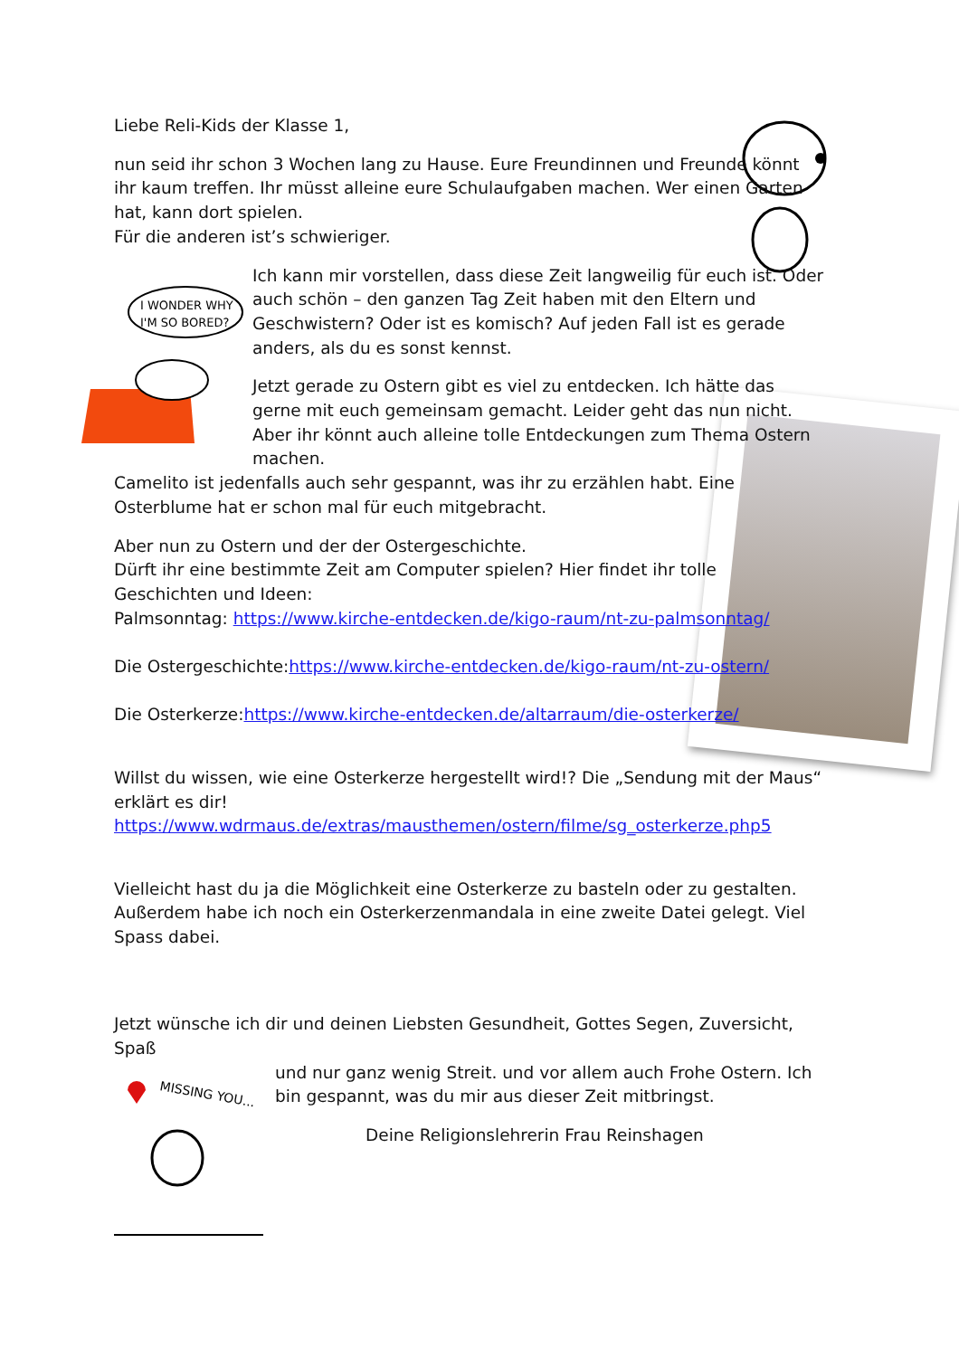I WONDER WHY
I'M SO BORED?
MISSING YOU...
Liebe Reli-Kids der Klasse 1,
nun seid ihr schon 3 Wochen lang zu Hause. Eure Freundinnen und Freunde könnt ihr kaum treffen. Ihr müsst alleine eure Schulaufgaben machen. Wer einen Garten hat, kann dort spielen.
Für die anderen ist’s schwieriger.
Ich kann mir vorstellen, dass diese Zeit langweilig für euch ist. Oder auch schön – den ganzen Tag Zeit haben mit den Eltern und Geschwistern? Oder ist es komisch? Auf jeden Fall ist es gerade anders, als du es sonst kennst.
Jetzt gerade zu Ostern gibt es viel zu entdecken. Ich hätte das gerne mit euch gemeinsam gemacht. Leider geht das nun nicht. Aber ihr könnt auch alleine tolle Entdeckungen zum Thema Ostern machen.
Camelito ist jedenfalls auch sehr gespannt, was ihr zu erzählen habt. Eine Osterblume hat er schon mal für euch mitgebracht.
Aber nun zu Ostern und der der Ostergeschichte.
Dürft ihr eine bestimmte Zeit am Computer spielen? Hier findet ihr tolle Geschichten und Ideen:
Palmsonntag: https://www.kirche-entdecken.de/kigo-raum/nt-zu-palmsonntag/
Die Ostergeschichte:https://www.kirche-entdecken.de/kigo-raum/nt-zu-ostern/
Die Osterkerze:https://www.kirche-entdecken.de/altarraum/die-osterkerze/
Willst du wissen, wie eine Osterkerze hergestellt wird!? Die „Sendung mit der Maus“ erklärt es dir!
https://www.wdrmaus.de/extras/mausthemen/ostern/filme/sg_osterkerze.php5
Vielleicht hast du ja die Möglichkeit eine Osterkerze zu basteln oder zu gestalten. Außerdem habe ich noch ein Osterkerzenmandala in eine zweite Datei gelegt. Viel Spass dabei.
Jetzt wünsche ich dir und deinen Liebsten Gesundheit, Gottes Segen, Zuversicht, Spaß
und nur ganz wenig Streit. und vor allem auch Frohe Ostern. Ich bin gespannt, was du mir aus dieser Zeit mitbringst.
Deine Religionslehrerin Frau Reinshagen